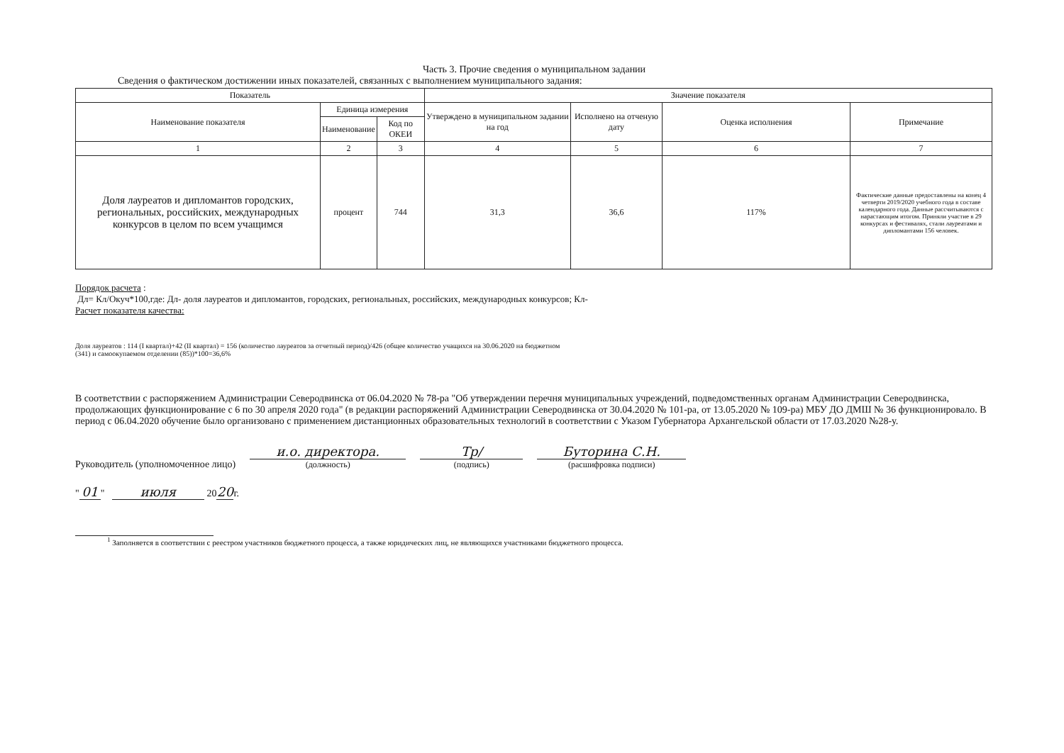Часть 3. Прочие сведения о муниципальном задании
Сведения о фактическом достижении иных показателей, связанных с выполнением муниципального задания:
| Показатель | | | Значение показателя | | | |
| --- | --- | --- | --- | --- | --- | --- |
| Наименование показателя | Единица измерения | | Утверждено в муниципальном задании на год | Исполнено на отченую дату | Оценка исполнения | Примечание |
| | Наименование | Код по ОКЕИ | | | | |
| 1 | 2 | 3 | 4 | 5 | 6 | 7 |
| Доля лауреатов и дипломантов городских, региональных, российских, международных конкурсов в целом по всем учащимся | процент | 744 | 31,3 | 36,6 | 117% | Фактические данные предоставлены на конец 4 четверти 2019/2020 учебного года в составе календарного года. Данные рассчитываются с нарастающим итогом. Приняли участие в 29 конкурсах и фестивалях, стали лауреатами и дипломантами 156 человек. |
Порядок расчета :
Дл= Кл/Окуч*100,где: Дл- доля лауреатов и дипломантов, городских, региональных, российских, международных конкурсов; Кл-
Расчет показателя качества:
Доля лауреатов : 114 (I квартал)+42 (II квартал) = 156 (количество лауреатов за отчетный период)/426 (общее количество учащихся на 30.06.2020 на бюджетном
(341) и самоокупаемом отделении (85))*100=36,6%
В соответствии с распоряжением Администрации Северодвинска от 06.04.2020 № 78-ра "Об утверждении перечня муниципальных учреждений, подведомственных органам Администрации Северодвинска, продолжающих функционирование с 6 по 30 апреля 2020 года" (в редакции распоряжений Администрации Северодвинска от 30.04.2020 № 101-ра, от 13.05.2020 № 109-ра) МБУ ДО ДМШ № 36 функционировало. В период с 06.04.2020 обучение было организовано с применением дистанционных образовательных технологий в соответствии с Указом Губернатора Архангельской области от 17.03.2020 №28-у.
Руководитель (уполномоченное лицо)
и.о. директора.
(должность)
Тр/
(подпись)
Буторина С.Н.
(расшифровка подписи)
" 01 " июля 20 20 г.
<sup>1</sup> Заполняется в соответствии с реестром участников бюджетного процесса, а также юридических лиц, не являющихся участниками бюджетного процесса.